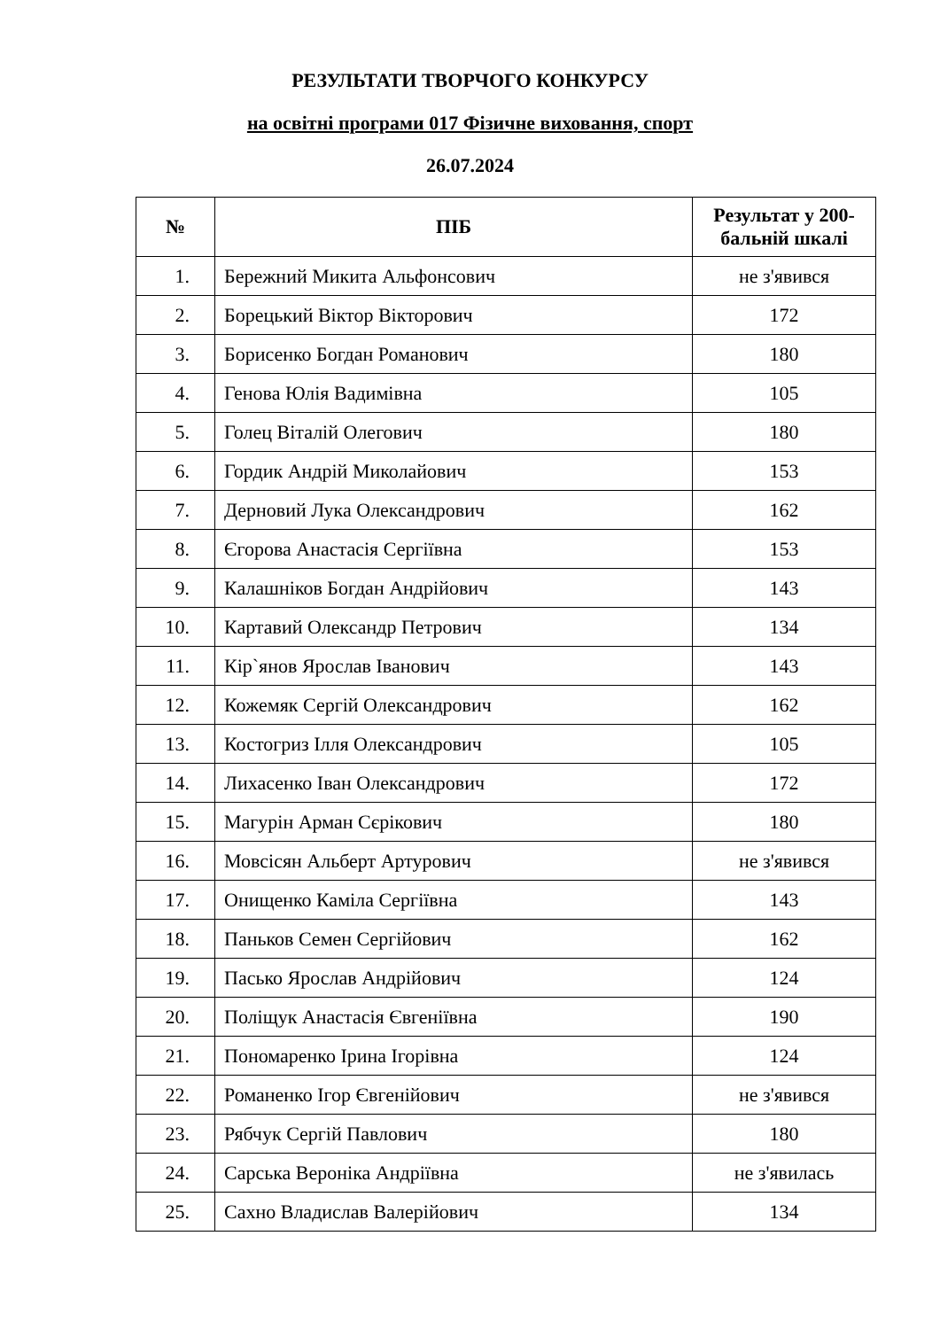РЕЗУЛЬТАТИ ТВОРЧОГО КОНКУРСУ
на освітні програми 017 Фізичне виховання, спорт
26.07.2024
| № | ПІБ | Результат у 200-бальній шкалі |
| --- | --- | --- |
| 1. | Бережний Микита Альфонсович | не з'явився |
| 2. | Борецький Віктор Вікторович | 172 |
| 3. | Борисенко Богдан Романович | 180 |
| 4. | Генова Юлія Вадимівна | 105 |
| 5. | Голец Віталій Олегович | 180 |
| 6. | Гордик Андрій Миколайович | 153 |
| 7. | Дерновий Лука Олександрович | 162 |
| 8. | Єгорова Анастасія Сергіївна | 153 |
| 9. | Калашніков Богдан Андрійович | 143 |
| 10. | Картавий Олександр Петрович | 134 |
| 11. | Кір`янов Ярослав Іванович | 143 |
| 12. | Кожемяк Сергій Олександрович | 162 |
| 13. | Костогриз Ілля Олександрович | 105 |
| 14. | Лихасенко Іван Олександрович | 172 |
| 15. | Магурін Арман Сєрікович | 180 |
| 16. | Мовсісян Альберт Артурович | не з'явився |
| 17. | Онищенко Каміла Сергіївна | 143 |
| 18. | Паньков Семен Сергійович | 162 |
| 19. | Пасько Ярослав Андрійович | 124 |
| 20. | Поліщук Анастасія Євгеніївна | 190 |
| 21. | Пономаренко Ірина Ігорівна | 124 |
| 22. | Романенко Ігор Євгенійович | не з'явився |
| 23. | Рябчук Сергій Павлович | 180 |
| 24. | Сарська Вероніка Андріївна | не з'явилась |
| 25. | Сахно Владислав Валерійович | 134 |